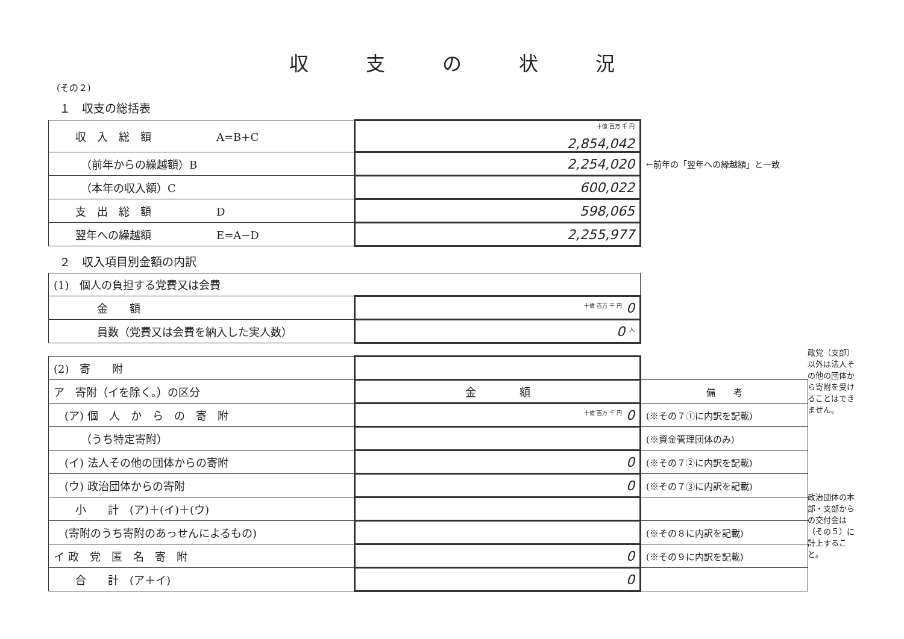収支の状況
(その２)
１　収支の総括表
| 収 入 総 額 A=B+C | <sup>十億 百万 千 円</sup> 2,854,042 | |
| （前年からの繰越額）B | 2,254,020 | ←前年の「翌年への繰越額」と一致 |
| （本年の収入額）C | 600,022 | |
| 支 出 総 額 D | 598,065 | |
| 翌年への繰越額 E=A−D | 2,255,977 | |
２　収入項目別金額の内訳
| (1) 個人の負担する党費又は会費 | |
| 金 額 | <sup>十億 百万 千 円</sup> 0 |
| 員数（党費又は会費を納入した実人数） | 0 <sup>人</sup> |
| (2) 寄 附 | | |
| ア 寄附（イを除く。）の区分 | 金 額 | 備 考 |
| (ア) 個 人 か ら の 寄 附 | <sup>十億 百万 千 円</sup> 0 | (※その７①に内訳を記載) |
| （うち特定寄附） | | (※資金管理団体のみ) |
| (イ) 法人その他の団体からの寄附 | 0 | (※その７②に内訳を記載) |
| (ウ) 政治団体からの寄附 | 0 | (※その７③に内訳を記載) |
| 小 計 (ア)＋(イ)＋(ウ) | | |
| (寄附のうち寄附のあっせんによるもの) | | (※その８に内訳を記載) |
| イ 政 党 匿 名 寄 附 | 0 | (※その９に内訳を記載) |
| 合 計 (ア＋イ) | 0 | |
政党（支部）以外は法人その他の団体から寄附を受けることはできません。
政治団体の本部・支部からの交付金は（その５）に計上すること。